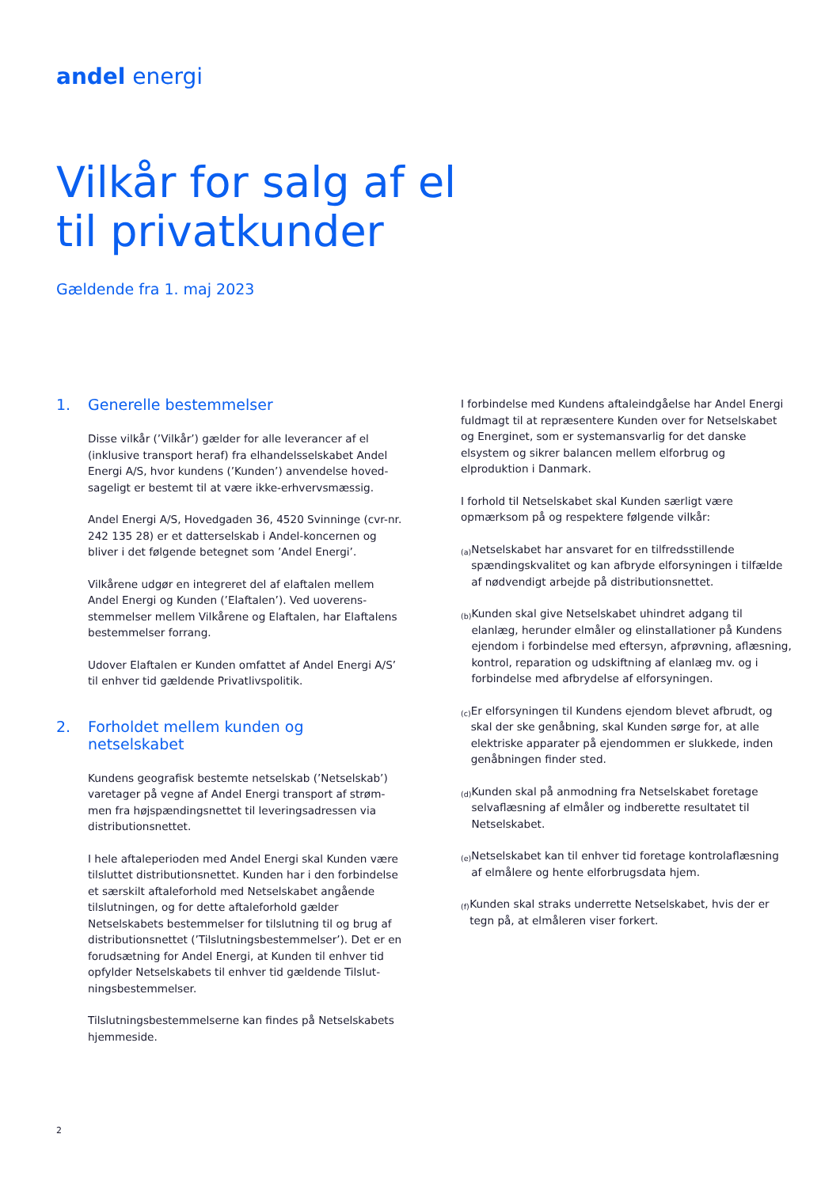andel energi
Vilkår for salg af el
til privatkunder
Gældende fra 1. maj 2023
1. Generelle bestemmelser
Disse vilkår (’Vilkår’) gælder for alle leverancer af el (inklusive transport heraf) fra elhandelsselskabet Andel Energi A/S, hvor kundens (’Kunden’) anvendelse hoved­sageligt er bestemt til at være ikke-erhvervsmæssig.
Andel Energi A/S, Hovedgaden 36, 4520 Svinninge (cvr-nr. 242 135 28) er et datterselskab i Andel-koncernen og bliver i det følgende betegnet som ’Andel Energi’.
Vilkårene udgør en integreret del af elaftalen mellem Andel Energi og Kunden (’Elaftalen’). Ved uoverens­stemmelser mellem Vilkårene og Elaftalen, har Elaftalens bestemmelser forrang.
Udover Elaftalen er Kunden omfattet af Andel Energi A/S’ til enhver tid gældende Privatlivspolitik.
2. Forholdet mellem kunden og netselskabet
Kundens geografisk bestemte netselskab (’Netselskab’) varetager på vegne af Andel Energi transport af strøm­men fra højspændingsnettet til leveringsadressen via distributionsnettet.
I hele aftaleperioden med Andel Energi skal Kunden være tilsluttet distributionsnettet. Kunden har i den forbindelse et særskilt aftaleforhold med Netselskabet angående tilslutningen, og for dette aftaleforhold gælder Netselskabets bestemmelser for tilslutning til og brug af distributionsnettet (’Tilslutningsbestemmelser’). Det er en forudsætning for Andel Energi, at Kunden til enhver tid opfylder Netselskabets til enhver tid gældende Tilslut­ningsbestemmelser.
Tilslutningsbestemmelserne kan findes på Netselskabets hjemmeside.
I forbindelse med Kundens aftaleindgåelse har Andel Energi fuldmagt til at repræsentere Kunden over for Netselskabet og Energinet, som er systemansvarlig for det danske elsystem og sikrer balancen mellem elforbrug og elproduktion i Danmark.
I forhold til Netselskabet skal Kunden særligt være opmærksom på og respektere følgende vilkår:
(a) Netselskabet har ansvaret for en tilfredsstillende spændingskvalitet og kan afbryde elforsyningen i tilfælde af nødvendigt arbejde på distributionsnettet.
(b) Kunden skal give Netselskabet uhindret adgang til elanlæg, herunder elmåler og elinstallationer på Kundens ejendom i forbindelse med eftersyn, af­prøvning, aflæsning, kontrol, reparation og udskiftning af elanlæg mv. og i forbindelse med afbrydelse af elforsyningen.
(c) Er elforsyningen til Kundens ejendom blevet afbrudt, og skal der ske genåbning, skal Kunden sørge for, at alle elektriske apparater på ejendommen er slukkede, inden genåbningen finder sted.
(d) Kunden skal på anmodning fra Netselskabet foretage selvaflæsning af elmåler og indberette resultatet til Netselskabet.
(e) Netselskabet kan til enhver tid foretage kontrol­aflæsning af elmålere og hente elforbrugsdata hjem.
(f) Kunden skal straks underrette Netselskabet, hvis der er tegn på, at elmåleren viser forkert.
2